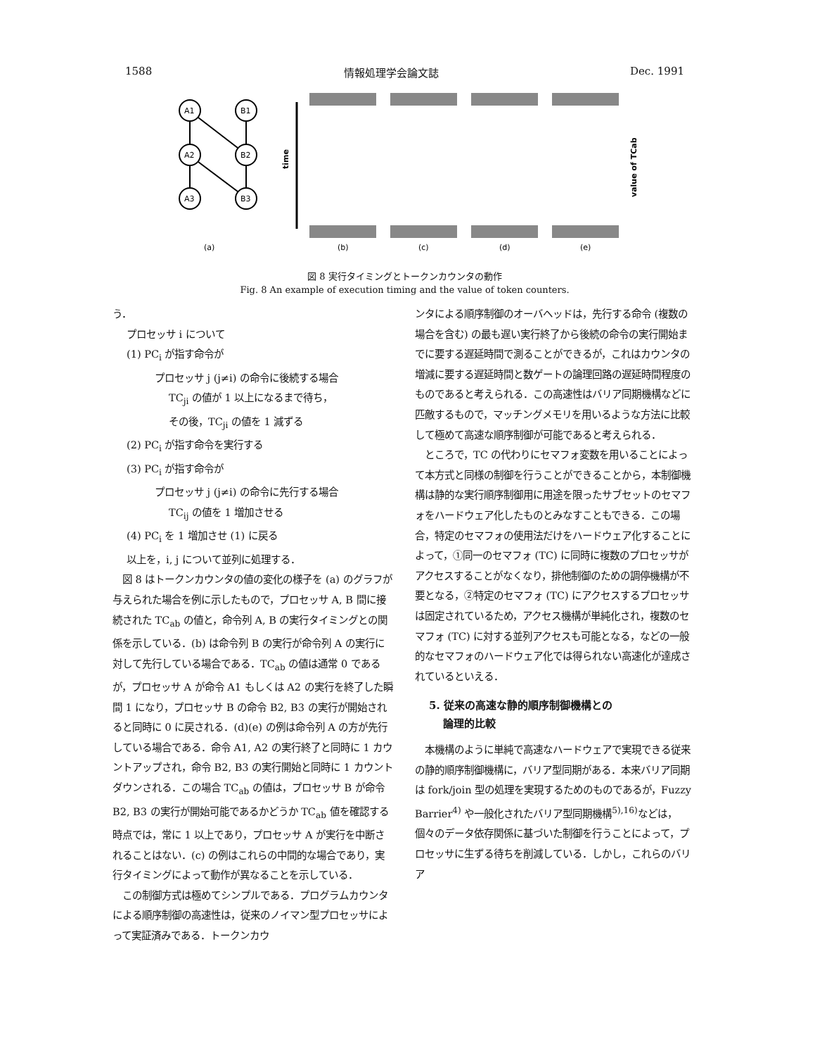1588 情報処理学会論文誌 Dec. 1991
A1
B1
A2
B2
A3
B3
time
value of TCab
(a)
(b)
(c)
(d)
(e)
図 8 実行タイミングとトークンカウンタの動作
Fig. 8 An example of execution timing and the value of token counters.
う．
プロセッサ i について
(1) PC<sub>i</sub> が指す命令が
プロセッサ j (j≠i) の命令に後続する場合
TC<sub>ji</sub> の値が 1 以上になるまで待ち，
その後，TC<sub>ji</sub> の値を 1 減ずる
(2) PC<sub>i</sub> が指す命令を実行する
(3) PC<sub>i</sub> が指す命令が
プロセッサ j (j≠i) の命令に先行する場合
TC<sub>ij</sub> の値を 1 増加させる
(4) PC<sub>i</sub> を 1 増加させ (1) に戻る
以上を，i, j について並列に処理する．
　図 8 はトークンカウンタの値の変化の様子を (a) のグラフが与えられた場合を例に示したもので，プロセッサ A, B 間に接続された TC<sub>ab</sub> の値と，命令列 A, B の実行タイミングとの関係を示している．(b) は命令列 B の実行が命令列 A の実行に対して先行している場合である．TC<sub>ab</sub> の値は通常 0 であるが，プロセッサ A が命令 A1 もしくは A2 の実行を終了した瞬間 1 になり，プロセッサ B の命令 B2, B3 の実行が開始されると同時に 0 に戻される．(d)(e) の例は命令列 A の方が先行している場合である．命令 A1, A2 の実行終了と同時に 1 カウントアップされ，命令 B2, B3 の実行開始と同時に 1 カウントダウンされる．この場合 TC<sub>ab</sub> の値は，プロセッサ B が命令 B2, B3 の実行が開始可能であるかどうか TC<sub>ab</sub> 値を確認する時点では，常に 1 以上であり，プロセッサ A が実行を中断されることはない．(c) の例はこれらの中間的な場合であり，実行タイミングによって動作が異なることを示している．
　この制御方式は極めてシンプルである．プログラムカウンタによる順序制御の高速性は，従来のノイマン型プロセッサによって実証済みである．トークンカウ
ンタによる順序制御のオーバヘッドは，先行する命令 (複数の場合を含む) の最も遅い実行終了から後続の命令の実行開始までに要する遅延時間で測ることができるが，これはカウンタの増減に要する遅延時間と数ゲートの論理回路の遅延時間程度のものであると考えられる．この高速性はバリア同期機構などに匹敵するもので，マッチングメモリを用いるような方法に比較して極めて高速な順序制御が可能であると考えられる．
　ところで，TC の代わりにセマフォ変数を用いることによって本方式と同様の制御を行うことができることから，本制御機構は静的な実行順序制御用に用途を限ったサブセットのセマフォをハードウェア化したものとみなすこともできる．この場合，特定のセマフォの使用法だけをハードウェア化することによって，①同一のセマフォ (TC) に同時に複数のプロセッサがアクセスすることがなくなり，排他制御のための調停機構が不要となる，②特定のセマフォ (TC) にアクセスするプロセッサは固定されているため，アクセス機構が単純化され，複数のセマフォ (TC) に対する並列アクセスも可能となる，などの一般的なセマフォのハードウェア化では得られない高速化が達成されているといえる．
5. 従来の高速な静的順序制御機構との
　 論理的比較
　本機構のように単純で高速なハードウェアで実現できる従来の静的順序制御機構に，バリア型同期がある．本来バリア同期は fork/join 型の処理を実現するためのものであるが，Fuzzy Barrier<sup>4)</sup> や一般化されたバリア型同期機構<sup>5),16)</sup>などは，個々のデータ依存関係に基づいた制御を行うことによって，プロセッサに生ずる待ちを削減している．しかし，これらのバリア